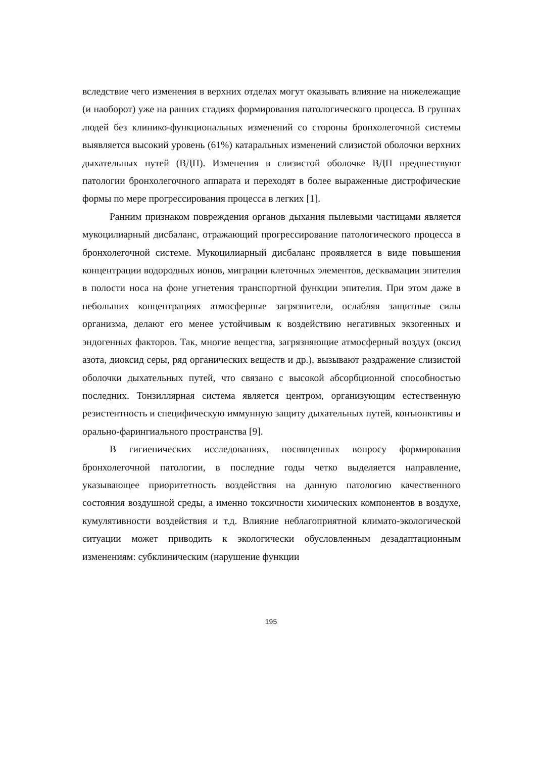вследствие чего изменения в верхних отделах могут оказывать влияние на нижележащие (и наоборот) уже на ранних стадиях формирования патологического процесса. В группах людей без клинико-функциональных изменений со стороны бронхолегочной системы выявляется высокий уровень (61%) катаральных изменений слизистой оболочки верхних дыхательных путей (ВДП). Изменения в слизистой оболочке ВДП предшествуют патологии бронхолегочного аппарата и переходят в более выраженные дистрофические формы по мере прогрессирования процесса в легких [1].
Ранним признаком повреждения органов дыхания пылевыми частицами является мукоцилиарный дисбаланс, отражающий прогрессирование патологического процесса в бронхолегочной системе. Мукоцилиарный дисбаланс проявляется в виде повышения концентрации водородных ионов, миграции клеточных элементов, десквамации эпителия в полости носа на фоне угнетения транспортной функции эпителия. При этом даже в небольших концентрациях атмосферные загрязнители, ослабляя защитные силы организма, делают его менее устойчивым к воздействию негативных экзогенных и эндогенных факторов. Так, многие вещества, загрязняющие атмосферный воздух (оксид азота, диоксид серы, ряд органических веществ и др.), вызывают раздражение слизистой оболочки дыхательных путей, что связано с высокой абсорбционной способностью последних. Тонзиллярная система является центром, организующим естественную резистентность и специфическую иммунную защиту дыхательных путей, конъюнктивы и орально-фарингиального пространства [9].
В гигиенических исследованиях, посвященных вопросу формирования бронхолегочной патологии, в последние годы четко выделяется направление, указывающее приоритетность воздействия на данную патологию качественного состояния воздушной среды, а именно токсичности химических компонентов в воздухе, кумулятивности воздействия и т.д. Влияние неблагоприятной климато-экологической ситуации может приводить к экологически обусловленным дезадаптационным изменениям: субклиническим (нарушение функции
195